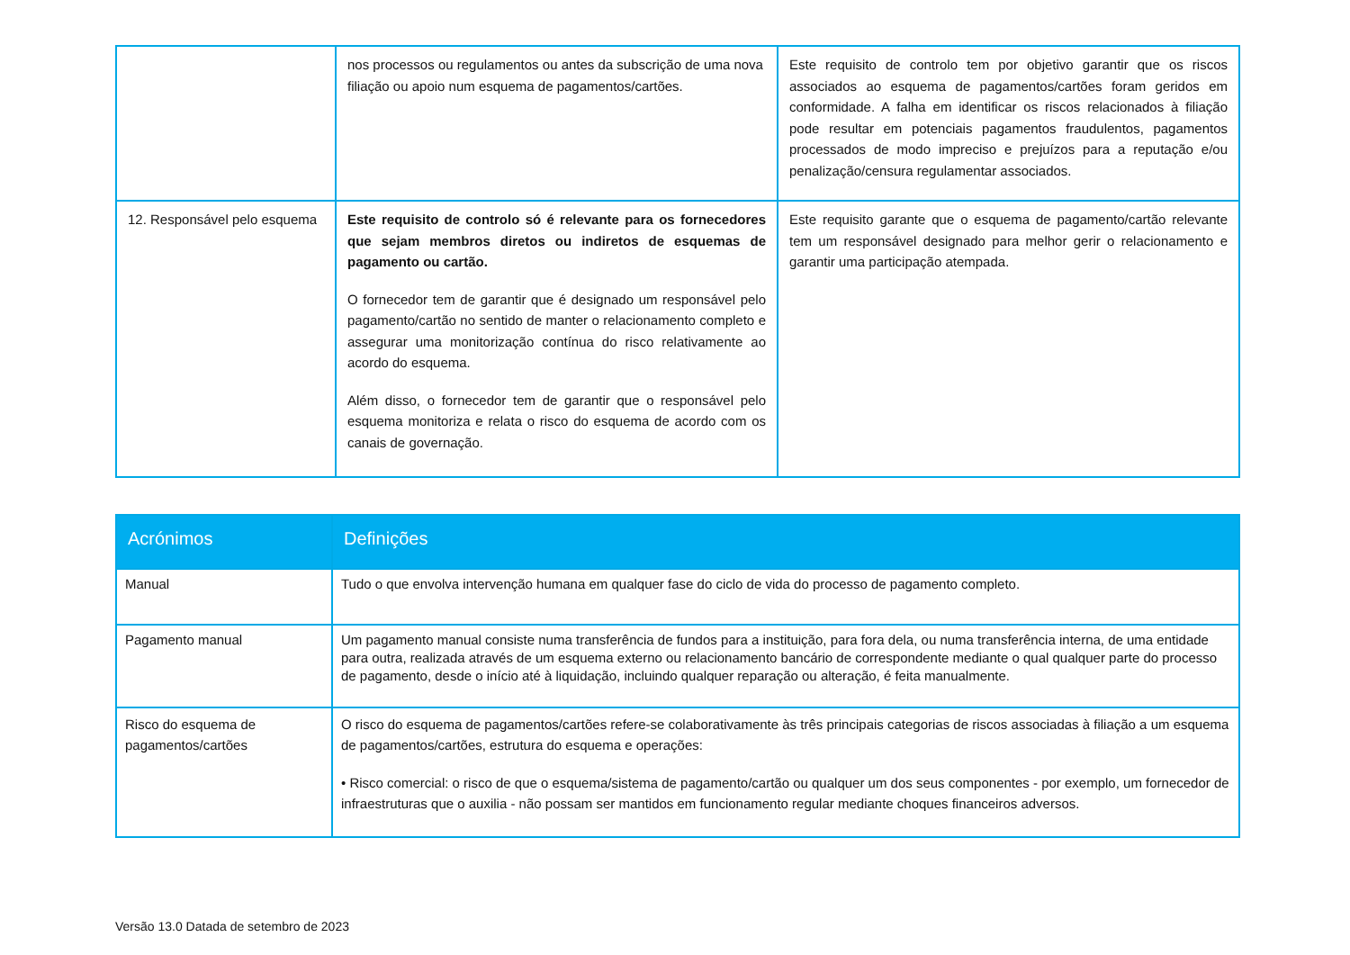| | nos processos ou regulamentos ou antes da subscrição de uma nova filiação ou apoio num esquema de pagamentos/cartões. | Este requisito de controlo tem por objetivo garantir que os riscos associados ao esquema de pagamentos/cartões foram geridos em conformidade. A falha em identificar os riscos relacionados à filiação pode resultar em potenciais pagamentos fraudulentos, pagamentos processados de modo impreciso e prejuízos para a reputação e/ou penalização/censura regulamentar associados. |
| 12. Responsável pelo esquema | Este requisito de controlo só é relevante para os fornecedores que sejam membros diretos ou indiretos de esquemas de pagamento ou cartão. O fornecedor tem de garantir que é designado um responsável pelo pagamento/cartão no sentido de manter o relacionamento completo e assegurar uma monitorização contínua do risco relativamente ao acordo do esquema. Além disso, o fornecedor tem de garantir que o responsável pelo esquema monitoriza e relata o risco do esquema de acordo com os canais de governação. | Este requisito garante que o esquema de pagamento/cartão relevante tem um responsável designado para melhor gerir o relacionamento e garantir uma participação atempada. |
| Acrónimos | Definições |
| --- | --- |
| Manual | Tudo o que envolva intervenção humana em qualquer fase do ciclo de vida do processo de pagamento completo. |
| Pagamento manual | Um pagamento manual consiste numa transferência de fundos para a instituição, para fora dela, ou numa transferência interna, de uma entidade para outra, realizada através de um esquema externo ou relacionamento bancário de correspondente mediante o qual qualquer parte do processo de pagamento, desde o início até à liquidação, incluindo qualquer reparação ou alteração, é feita manualmente. |
| Risco do esquema de pagamentos/cartões | O risco do esquema de pagamentos/cartões refere-se colaborativamente às três principais categorias de riscos associadas à filiação a um esquema de pagamentos/cartões, estrutura do esquema e operações: • Risco comercial: o risco de que o esquema/sistema de pagamento/cartão ou qualquer um dos seus componentes - por exemplo, um fornecedor de infraestruturas que o auxilia - não possam ser mantidos em funcionamento regular mediante choques financeiros adversos. |
Versão 13.0 Datada de setembro de 2023